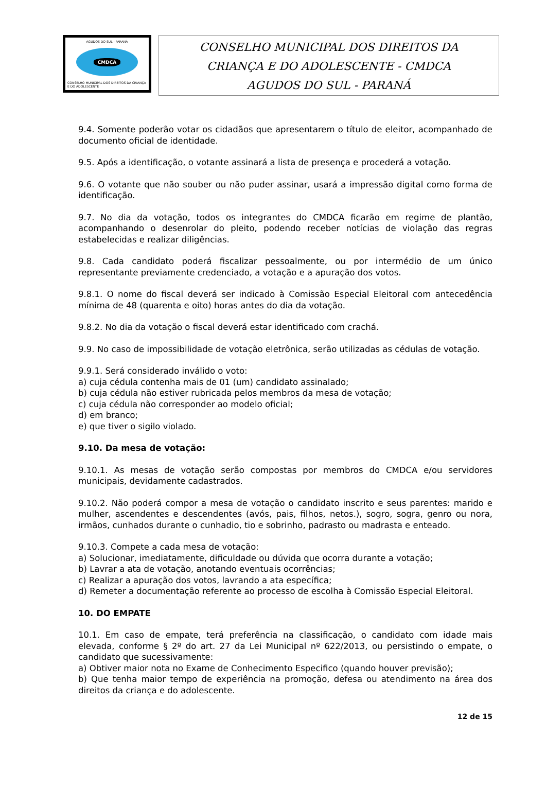AGUDOS DO SUL - PARANÁ
CMDCA
CONSELHO MUNICIPAL DOS DIREITOS DA CRIANÇA E DO ADOLESCENTE
CONSELHO MUNICIPAL DOS DIREITOS DA
CRIANÇA E DO ADOLESCENTE - CMDCA
AGUDOS DO SUL - PARANÁ
9.4. Somente poderão votar os cidadãos que apresentarem o título de eleitor, acompanhado de documento oficial de identidade.
9.5. Após a identificação, o votante assinará a lista de presença e procederá a votação.
9.6. O votante que não souber ou não puder assinar, usará a impressão digital como forma de identificação.
9.7. No dia da votação, todos os integrantes do CMDCA ficarão em regime de plantão, acompanhando o desenrolar do pleito, podendo receber notícias de violação das regras estabelecidas e realizar diligências.
9.8. Cada candidato poderá fiscalizar pessoalmente, ou por intermédio de um único representante previamente credenciado, a votação e a apuração dos votos.
9.8.1. O nome do fiscal deverá ser indicado à Comissão Especial Eleitoral com antecedência mínima de 48 (quarenta e oito) horas antes do dia da votação.
9.8.2. No dia da votação o fiscal deverá estar identificado com crachá.
9.9. No caso de impossibilidade de votação eletrônica, serão utilizadas as cédulas de votação.
9.9.1. Será considerado inválido o voto:
a) cuja cédula contenha mais de 01 (um) candidato assinalado;
b) cuja cédula não estiver rubricada pelos membros da mesa de votação;
c) cuja cédula não corresponder ao modelo oficial;
d) em branco;
e) que tiver o sigilo violado.
9.10. Da mesa de votação:
9.10.1. As mesas de votação serão compostas por membros do CMDCA e/ou servidores municipais, devidamente cadastrados.
9.10.2. Não poderá compor a mesa de votação o candidato inscrito e seus parentes: marido e mulher, ascendentes e descendentes (avós, pais, filhos, netos.), sogro, sogra, genro ou nora, irmãos, cunhados durante o cunhadio, tio e sobrinho, padrasto ou madrasta e enteado.
9.10.3. Compete a cada mesa de votação:
a) Solucionar, imediatamente, dificuldade ou dúvida que ocorra durante a votação;
b) Lavrar a ata de votação, anotando eventuais ocorrências;
c) Realizar a apuração dos votos, lavrando a ata específica;
d) Remeter a documentação referente ao processo de escolha à Comissão Especial Eleitoral.
10. DO EMPATE
10.1. Em caso de empate, terá preferência na classificação, o candidato com idade mais elevada, conforme § 2º do art. 27 da Lei Municipal nº 622/2013, ou persistindo o empate, o candidato que sucessivamente:
a) Obtiver maior nota no Exame de Conhecimento Especifico (quando houver previsão);
b) Que tenha maior tempo de experiência na promoção, defesa ou atendimento na área dos direitos da criança e do adolescente.
12 de 15